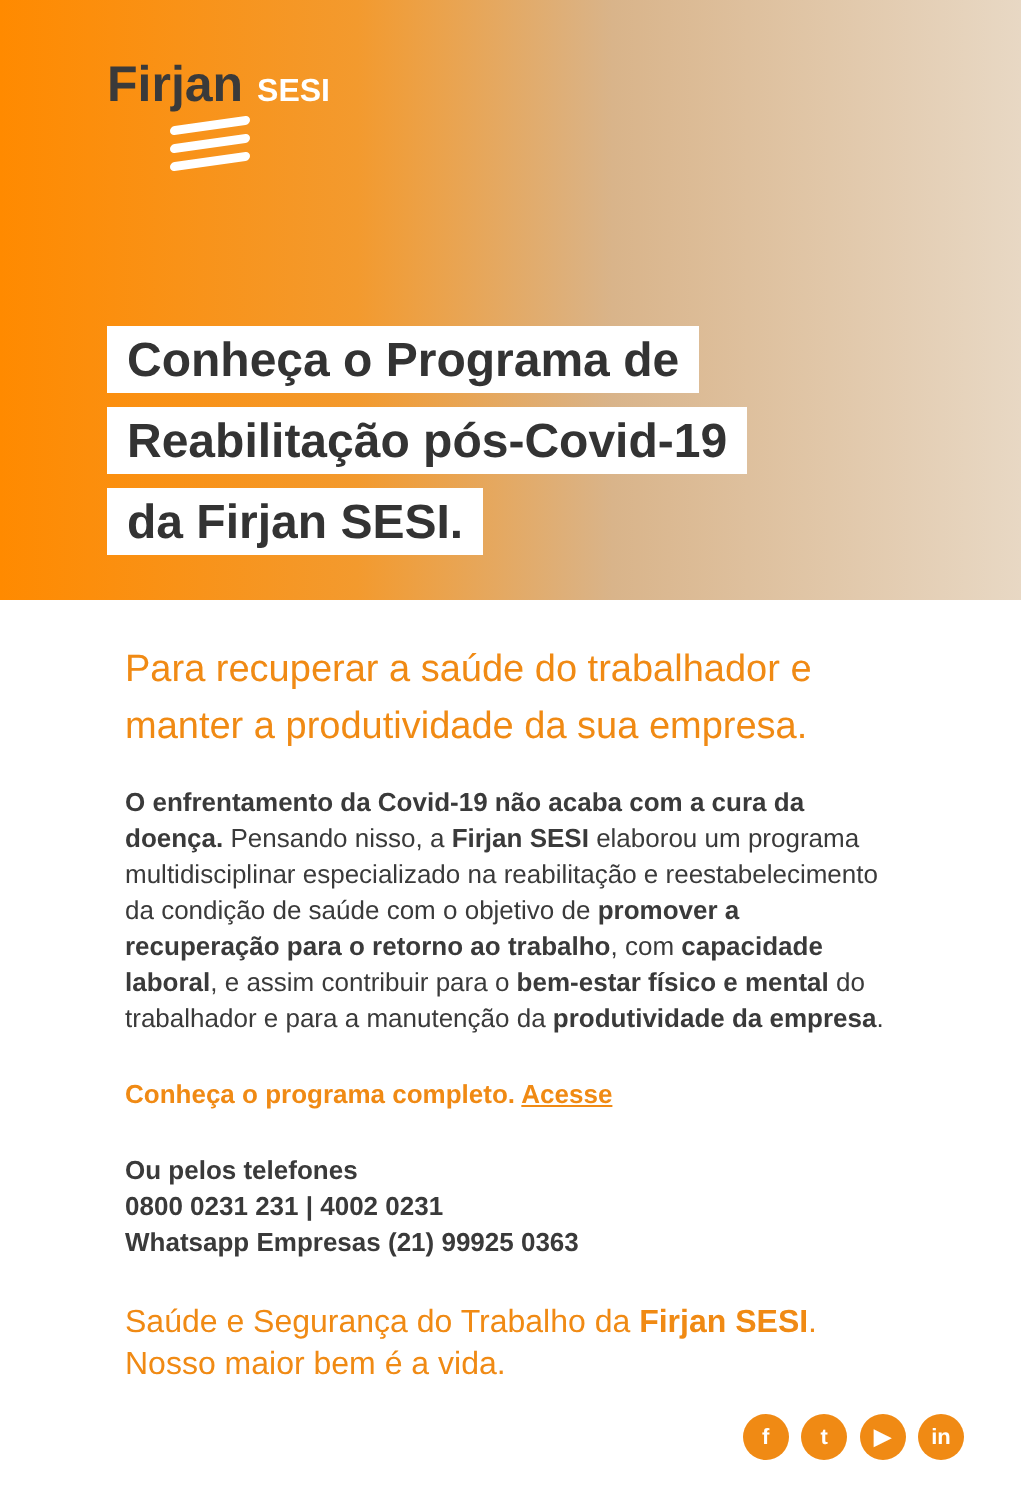Firjan SESI
Conheça o Programa de
Reabilitação pós-Covid-19
da Firjan SESI.
Para recuperar a saúde do trabalhador e manter a produtividade da sua empresa.
O enfrentamento da Covid-19 não acaba com a cura da doença. Pensando nisso, a Firjan SESI elaborou um programa multidisciplinar especializado na reabilitação e reestabelecimento da condição de saúde com o objetivo de promover a recuperação para o retorno ao trabalho, com capacidade laboral, e assim contribuir para o bem-estar físico e mental do trabalhador e para a manutenção da produtividade da empresa.
Conheça o programa completo. Acesse
Ou pelos telefones
0800 0231 231 | 4002 0231
Whatsapp Empresas (21) 99925 0363
Saúde e Segurança do Trabalho da Firjan SESI.
Nosso maior bem é a vida.
f t ▶ in